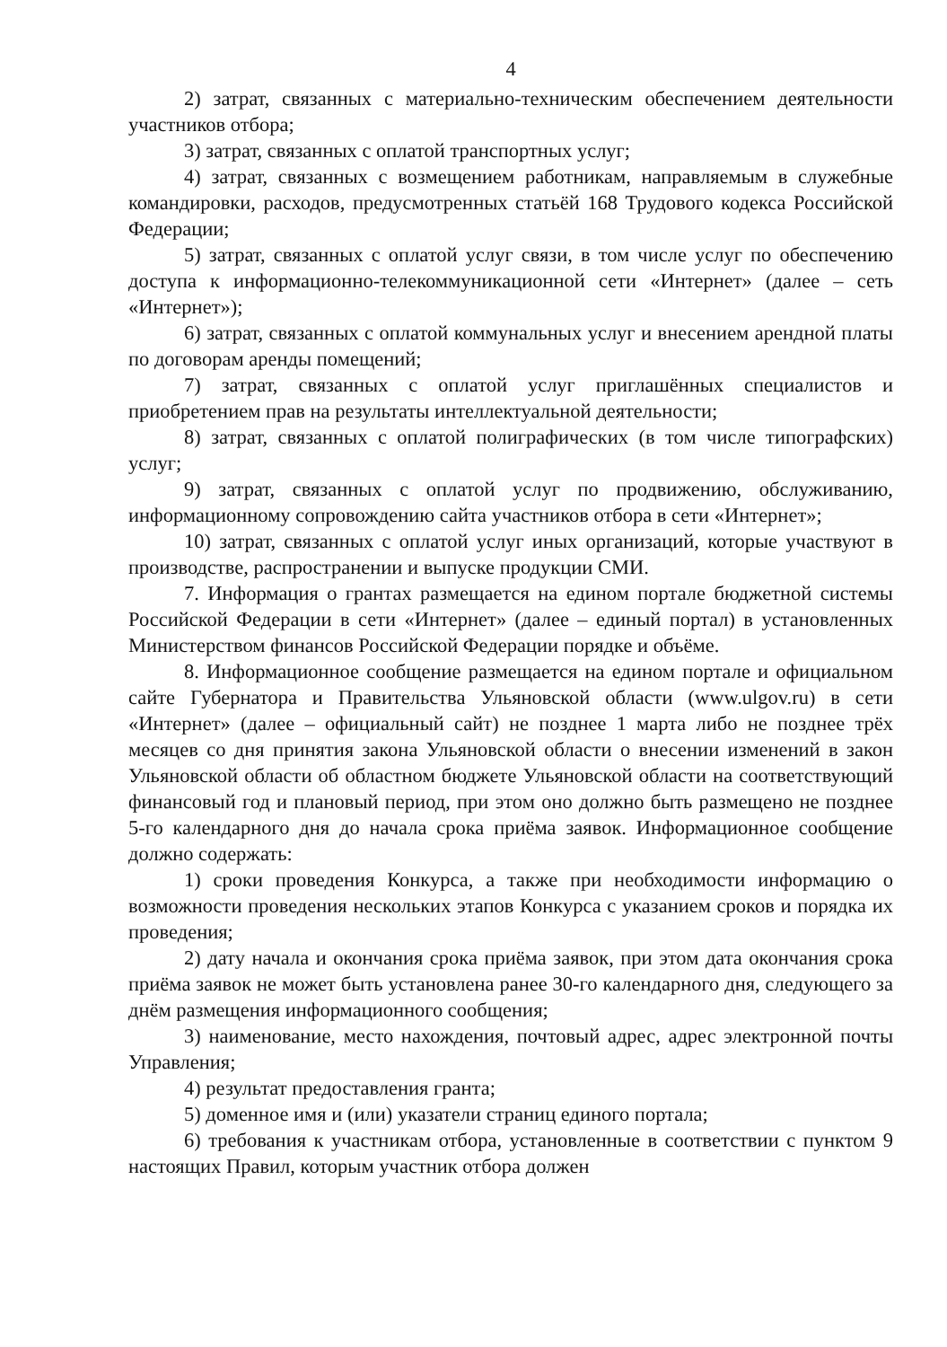4
2) затрат, связанных с материально-техническим обеспечением деятельности участников отбора;
3) затрат, связанных с оплатой транспортных услуг;
4) затрат, связанных с возмещением работникам, направляемым в служебные командировки, расходов, предусмотренных статьёй 168 Трудового кодекса Российской Федерации;
5) затрат, связанных с оплатой услуг связи, в том числе услуг по обеспечению доступа к информационно-телекоммуникационной сети «Интернет» (далее – сеть «Интернет»);
6) затрат, связанных с оплатой коммунальных услуг и внесением арендной платы по договорам аренды помещений;
7) затрат, связанных с оплатой услуг приглашённых специалистов и приобретением прав на результаты интеллектуальной деятельности;
8) затрат, связанных с оплатой полиграфических (в том числе типографских) услуг;
9) затрат, связанных с оплатой услуг по продвижению, обслуживанию, информационному сопровождению сайта участников отбора в сети «Интернет»;
10) затрат, связанных с оплатой услуг иных организаций, которые участвуют в производстве, распространении и выпуске продукции СМИ.
7. Информация о грантах размещается на едином портале бюджетной системы Российской Федерации в сети «Интернет» (далее – единый портал) в установленных Министерством финансов Российской Федерации порядке и объёме.
8. Информационное сообщение размещается на едином портале и официальном сайте Губернатора и Правительства Ульяновской области (www.ulgov.ru) в сети «Интернет» (далее – официальный сайт) не позднее 1 марта либо не позднее трёх месяцев со дня принятия закона Ульяновской области о внесении изменений в закон Ульяновской области об областном бюджете Ульяновской области на соответствующий финансовый год и плановый период, при этом оно должно быть размещено не позднее 5-го календарного дня до начала срока приёма заявок. Информационное сообщение должно содержать:
1) сроки проведения Конкурса, а также при необходимости информацию о возможности проведения нескольких этапов Конкурса с указанием сроков и порядка их проведения;
2) дату начала и окончания срока приёма заявок, при этом дата окончания срока приёма заявок не может быть установлена ранее 30-го календарного дня, следующего за днём размещения информационного сообщения;
3) наименование, место нахождения, почтовый адрес, адрес электронной почты Управления;
4) результат предоставления гранта;
5) доменное имя и (или) указатели страниц единого портала;
6) требования к участникам отбора, установленные в соответствии с пунктом 9 настоящих Правил, которым участник отбора должен